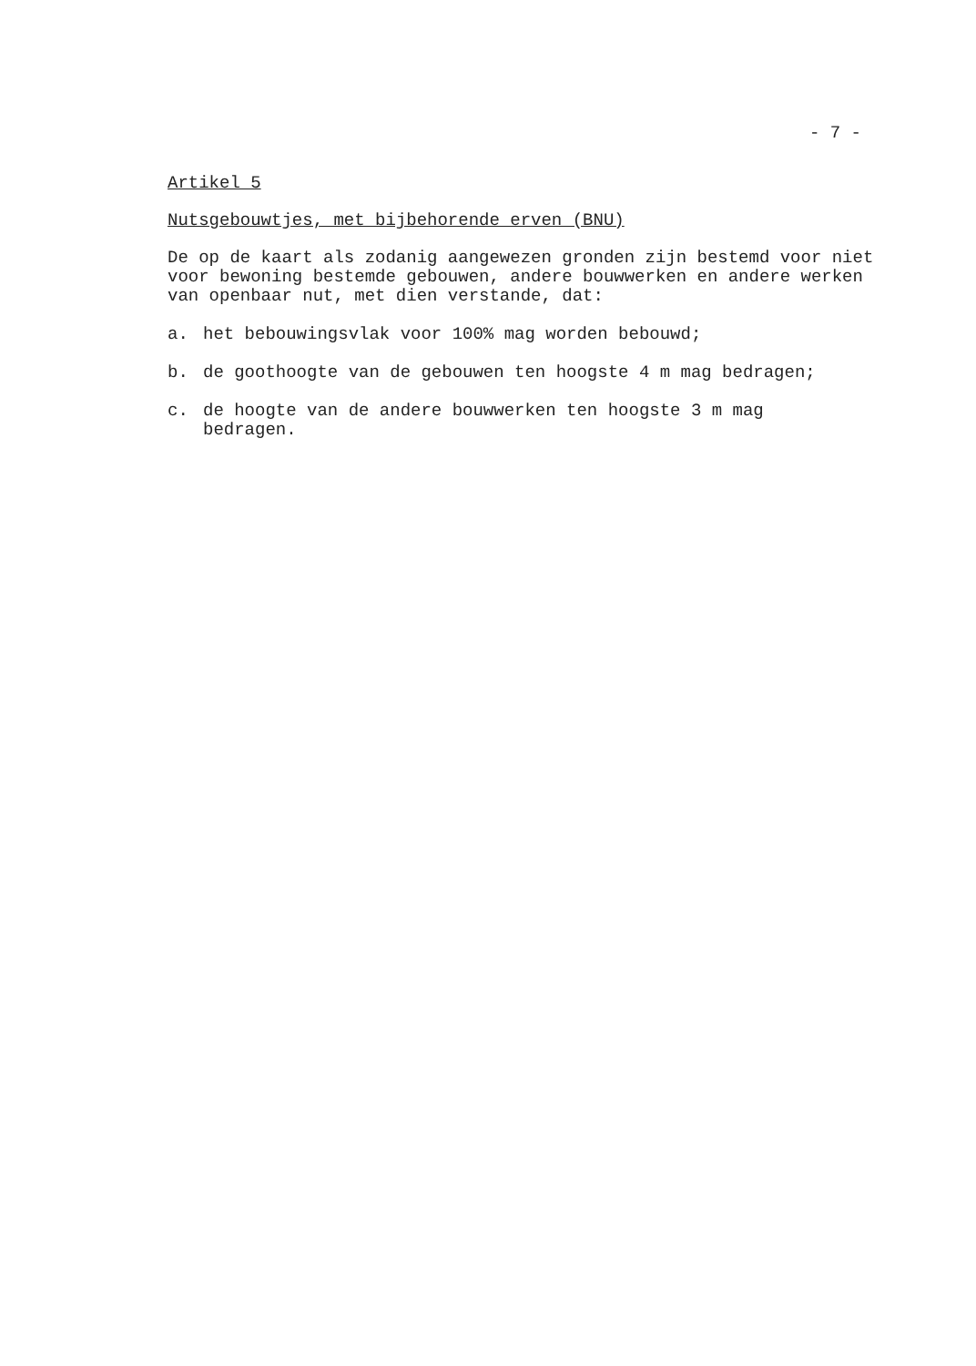- 7 -
Artikel 5
Nutsgebouwtjes, met bijbehorende erven (BNU)
De op de kaart als zodanig aangewezen gronden zijn bestemd voor niet voor bewoning bestemde gebouwen, andere bouwwerken en andere werken van openbaar nut, met dien verstande, dat:
a. het bebouwingsvlak voor 100% mag worden bebouwd;
b. de goothoogte van de gebouwen ten hoogste 4 m mag bedragen;
c. de hoogte van de andere bouwwerken ten hoogste 3 m mag
bedragen.